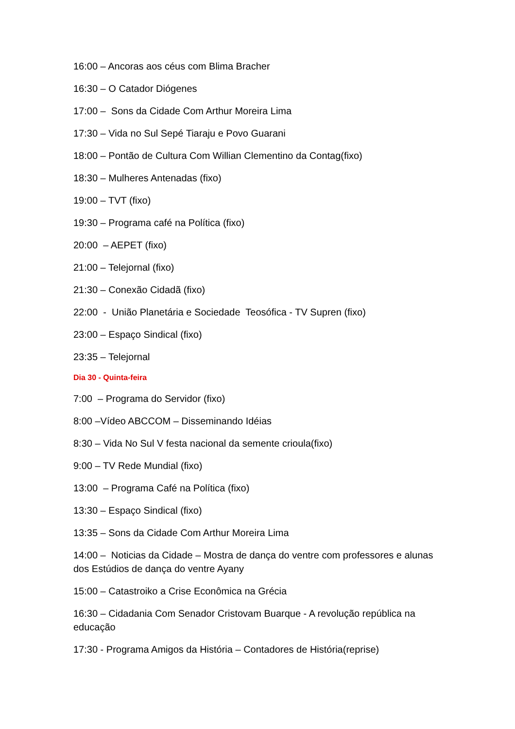16:00 – Ancoras aos céus com Blima Bracher
16:30 – O Catador Diógenes
17:00 – Sons da Cidade Com Arthur Moreira Lima
17:30 – Vida no Sul Sepé Tiaraju e Povo Guarani
18:00 – Pontão de Cultura Com Willian Clementino da Contag(fixo)
18:30 – Mulheres Antenadas (fixo)
19:00 – TVT (fixo)
19:30 – Programa café na Política (fixo)
20:00 – AEPET (fixo)
21:00 – Telejornal (fixo)
21:30 – Conexão Cidadã (fixo)
22:00 - União Planetária e Sociedade Teosófica - TV Supren (fixo)
23:00 – Espaço Sindical (fixo)
23:35 – Telejornal
Dia 30 - Quinta-feira
7:00 – Programa do Servidor (fixo)
8:00 –Vídeo ABCCOM – Disseminando Idéias
8:30 – Vida No Sul V festa nacional da semente crioula(fixo)
9:00 – TV Rede Mundial (fixo)
13:00 – Programa Café na Política (fixo)
13:30 – Espaço Sindical (fixo)
13:35 – Sons da Cidade Com Arthur Moreira Lima
14:00 – Noticias da Cidade – Mostra de dança do ventre com professores e alunas dos Estúdios de dança do ventre Ayany
15:00 – Catastroiko a Crise Econômica na Grécia
16:30 – Cidadania Com Senador Cristovam Buarque - A revolução república na educação
17:30 - Programa Amigos da História – Contadores de História(reprise)